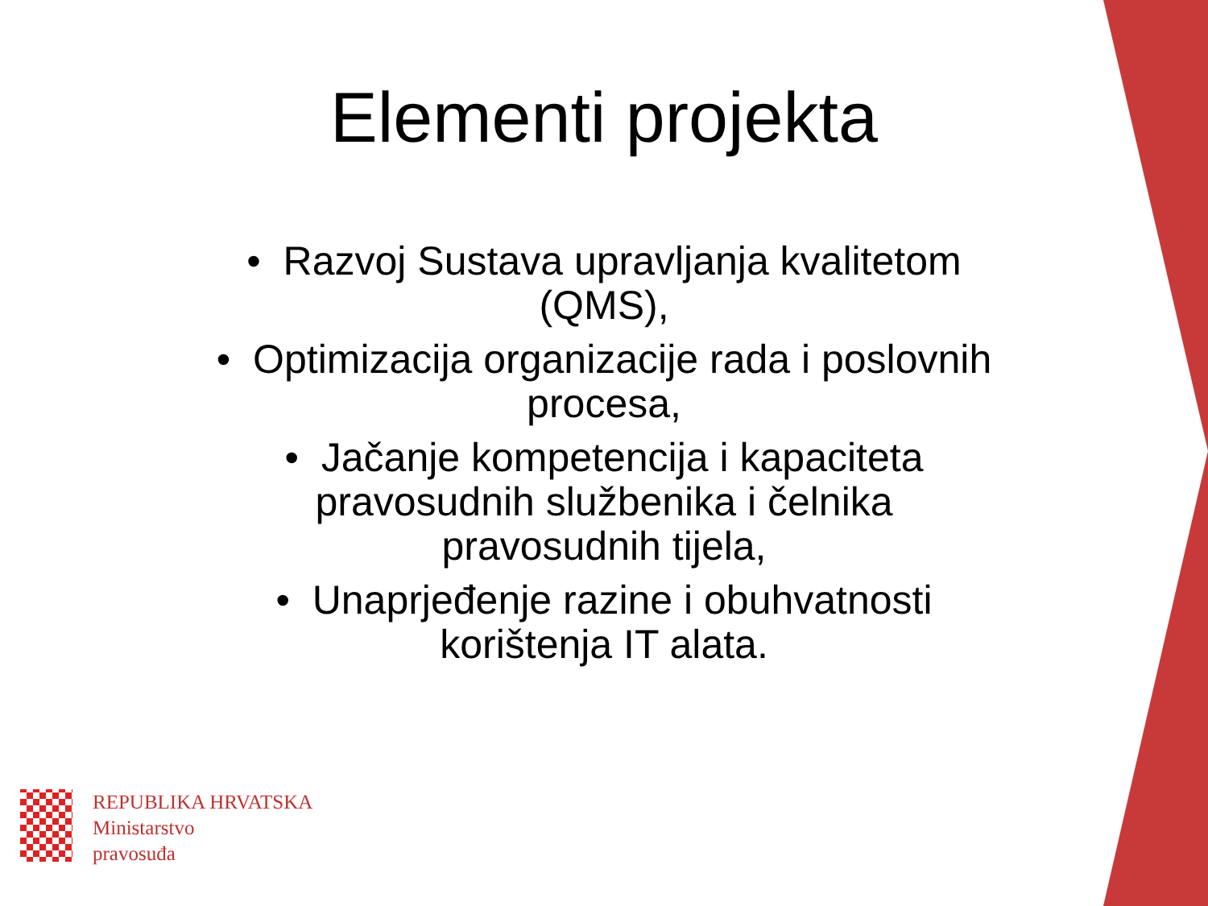Elementi projekta
• Razvoj Sustava upravljanja kvalitetom
(QMS),
• Optimizacija organizacije rada i poslovnih
procesa,
• Jačanje kompetencija i kapaciteta
pravosudnih službenika i čelnika
pravosudnih tijela,
• Unaprjeđenje razine i obuhvatnosti
korištenja IT alata.
REPUBLIKA HRVATSKA
Ministarstvo
pravosuđa